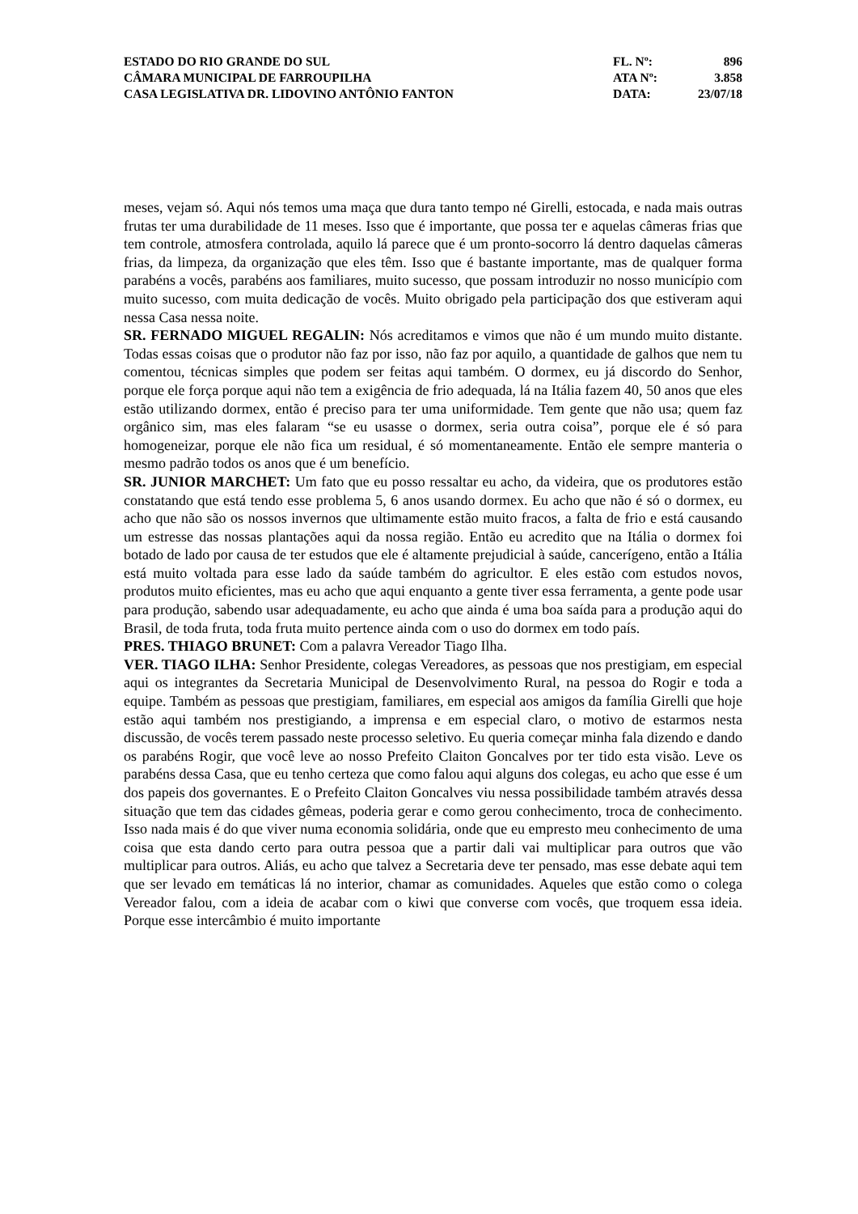| ESTADO DO RIO GRANDE DO SUL | FL. Nº: | 896 |
| CÂMARA MUNICIPAL DE FARROUPILHA | ATA Nº: | 3.858 |
| CASA LEGISLATIVA DR. LIDOVINO ANTÔNIO FANTON | DATA: | 23/07/18 |
meses, vejam só. Aqui nós temos uma maça que dura tanto tempo né Girelli, estocada, e nada mais outras frutas ter uma durabilidade de 11 meses. Isso que é importante, que possa ter e aquelas câmeras frias que tem controle, atmosfera controlada, aquilo lá parece que é um pronto-socorro lá dentro daquelas câmeras frias, da limpeza, da organização que eles têm. Isso que é bastante importante, mas de qualquer forma parabéns a vocês, parabéns aos familiares, muito sucesso, que possam introduzir no nosso município com muito sucesso, com muita dedicação de vocês. Muito obrigado pela participação dos que estiveram aqui nessa Casa nessa noite.
SR. FERNADO MIGUEL REGALIN: Nós acreditamos e vimos que não é um mundo muito distante. Todas essas coisas que o produtor não faz por isso, não faz por aquilo, a quantidade de galhos que nem tu comentou, técnicas simples que podem ser feitas aqui também. O dormex, eu já discordo do Senhor, porque ele força porque aqui não tem a exigência de frio adequada, lá na Itália fazem 40, 50 anos que eles estão utilizando dormex, então é preciso para ter uma uniformidade. Tem gente que não usa; quem faz orgânico sim, mas eles falaram “se eu usasse o dormex, seria outra coisa”, porque ele é só para homogeneizar, porque ele não fica um residual, é só momentaneamente. Então ele sempre manteria o mesmo padrão todos os anos que é um benefício.
SR. JUNIOR MARCHET: Um fato que eu posso ressaltar eu acho, da videira, que os produtores estão constatando que está tendo esse problema 5, 6 anos usando dormex. Eu acho que não é só o dormex, eu acho que não são os nossos invernos que ultimamente estão muito fracos, a falta de frio e está causando um estresse das nossas plantações aqui da nossa região. Então eu acredito que na Itália o dormex foi botado de lado por causa de ter estudos que ele é altamente prejudicial à saúde, cancerígeno, então a Itália está muito voltada para esse lado da saúde também do agricultor. E eles estão com estudos novos, produtos muito eficientes, mas eu acho que aqui enquanto a gente tiver essa ferramenta, a gente pode usar para produção, sabendo usar adequadamente, eu acho que ainda é uma boa saída para a produção aqui do Brasil, de toda fruta, toda fruta muito pertence ainda com o uso do dormex em todo país.
PRES. THIAGO BRUNET: Com a palavra Vereador Tiago Ilha.
VER. TIAGO ILHA: Senhor Presidente, colegas Vereadores, as pessoas que nos prestigiam, em especial aqui os integrantes da Secretaria Municipal de Desenvolvimento Rural, na pessoa do Rogir e toda a equipe. Também as pessoas que prestigiam, familiares, em especial aos amigos da família Girelli que hoje estão aqui também nos prestigiando, a imprensa e em especial claro, o motivo de estarmos nesta discussão, de vocês terem passado neste processo seletivo. Eu queria começar minha fala dizendo e dando os parabéns Rogir, que você leve ao nosso Prefeito Claiton Goncalves por ter tido esta visão. Leve os parabéns dessa Casa, que eu tenho certeza que como falou aqui alguns dos colegas, eu acho que esse é um dos papeis dos governantes. E o Prefeito Claiton Goncalves viu nessa possibilidade também através dessa situação que tem das cidades gêmeas, poderia gerar e como gerou conhecimento, troca de conhecimento. Isso nada mais é do que viver numa economia solidária, onde que eu empresto meu conhecimento de uma coisa que esta dando certo para outra pessoa que a partir dali vai multiplicar para outros que vão multiplicar para outros. Aliás, eu acho que talvez a Secretaria deve ter pensado, mas esse debate aqui tem que ser levado em temáticas lá no interior, chamar as comunidades. Aqueles que estão como o colega Vereador falou, com a ideia de acabar com o kiwi que converse com vocês, que troquem essa ideia. Porque esse intercâmbio é muito importante